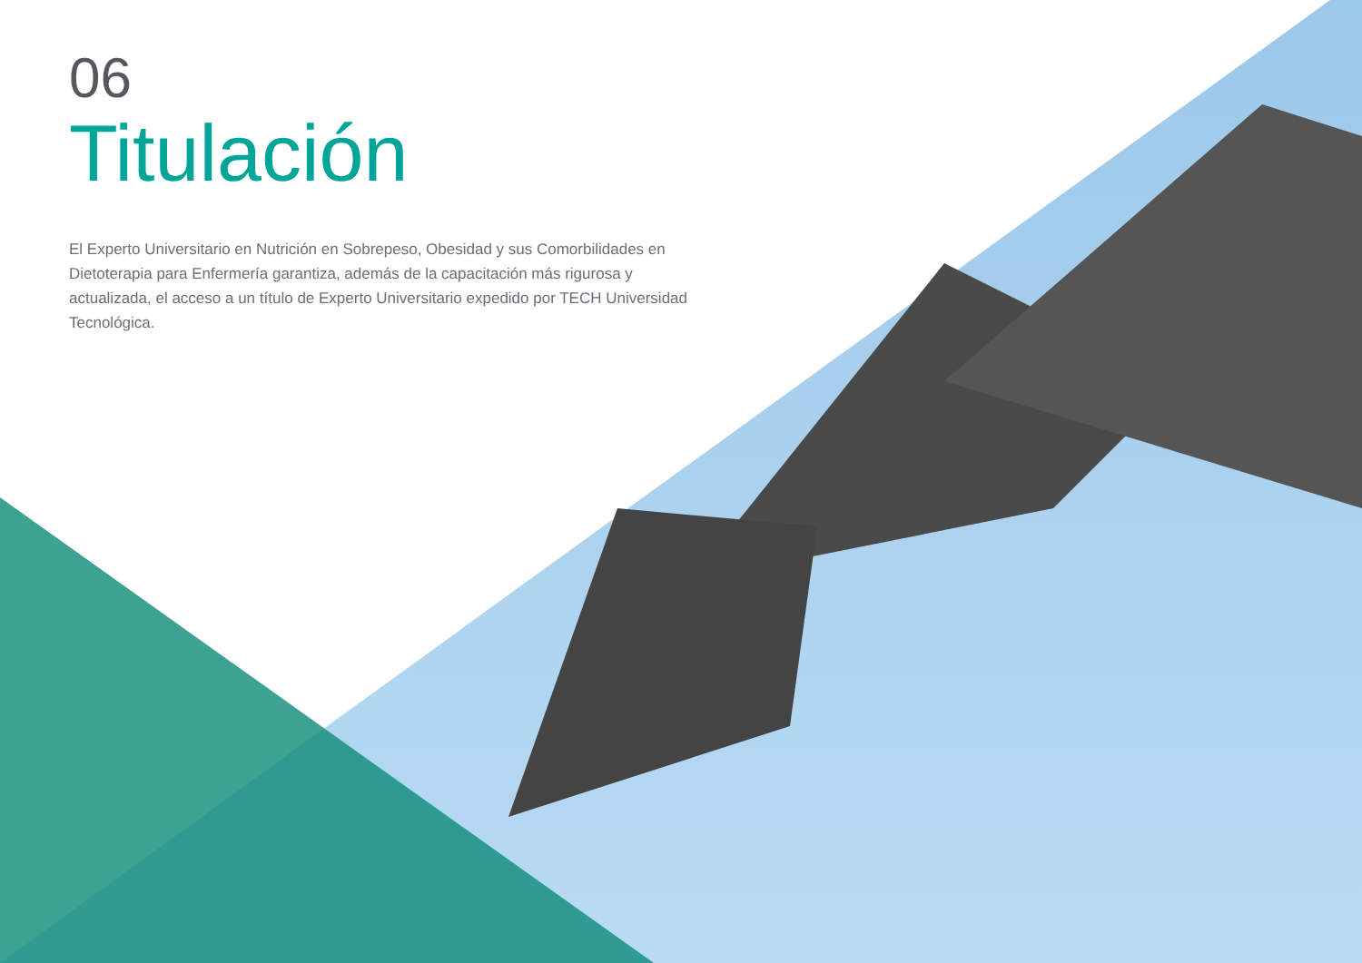06
Titulación
El Experto Universitario en Nutrición en Sobrepeso, Obesidad y sus Comorbilidades en Dietoterapia para Enfermería garantiza, además de la capacitación más rigurosa y actualizada, el acceso a un título de Experto Universitario expedido por TECH Universidad Tecnológica.